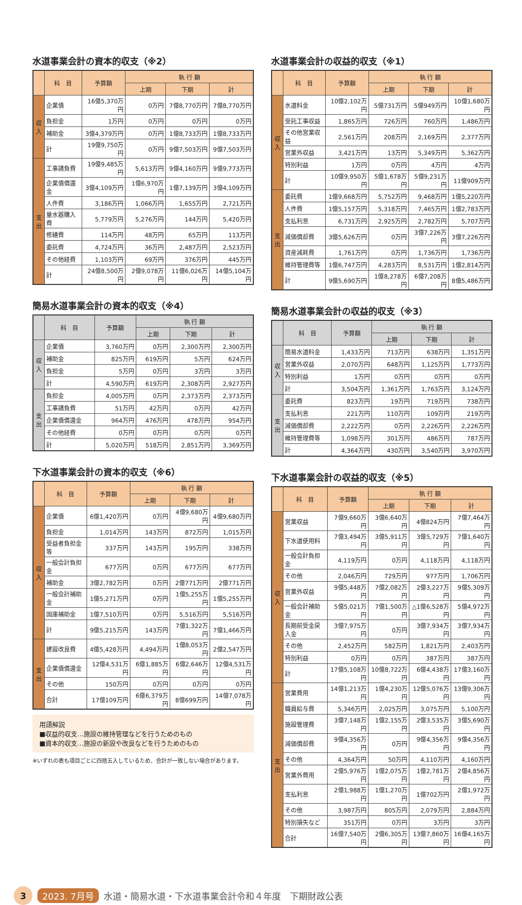水道事業会計の資本的収支（※2）
| | 科 目 | 予算額 | 執 行 額 | | |
| --- | --- | --- | --- | --- | --- |
| | | | 上期 | 下期 | 計 |
| 収入 | 企業債 | 16億5,370万円 | 0万円 | 7億8,770万円 | 7億8,770万円 |
| | 負担金 | 1万円 | 0万円 | 0万円 | 0万円 |
| | 補助金 | 3億4,379万円 | 0万円 | 1億8,733万円 | 1億8,733万円 |
| | 計 | 19億9,750万円 | 0万円 | 9億7,503万円 | 9億7,503万円 |
| 支出 | 工事請負費 | 19億9,485万円 | 5,613万円 | 9億4,160万円 | 9億9,773万円 |
| | 企業債償還金 | 3億4,109万円 | 1億6,970万円 | 1億7,139万円 | 3億4,109万円 |
| | 人件費 | 3,186万円 | 1,066万円 | 1,655万円 | 2,721万円 |
| | 量水器購入費 | 5,779万円 | 5,276万円 | 144万円 | 5,420万円 |
| | 修繕費 | 114万円 | 48万円 | 65万円 | 113万円 |
| | 委託費 | 4,724万円 | 36万円 | 2,487万円 | 2,523万円 |
| | その他経費 | 1,103万円 | 69万円 | 376万円 | 445万円 |
| | 計 | 24億8,500万円 | 2億9,078万円 | 11億6,026万円 | 14億5,104万円 |
簡易水道事業会計の資本的収支（※4）
| | 科 目 | 予算額 | 執 行 額 | | |
| --- | --- | --- | --- | --- | --- |
| | | | 上期 | 下期 | 計 |
| 収入 | 企業債 | 3,760万円 | 0万円 | 2,300万円 | 2,300万円 |
| | 補助金 | 825万円 | 619万円 | 5万円 | 624万円 |
| | 負担金 | 5万円 | 0万円 | 3万円 | 3万円 |
| | 計 | 4,590万円 | 619万円 | 2,308万円 | 2,927万円 |
| 支出 | 負担金 | 4,005万円 | 0万円 | 2,373万円 | 2,373万円 |
| | 工事請負費 | 51万円 | 42万円 | 0万円 | 42万円 |
| | 企業債償還金 | 964万円 | 476万円 | 478万円 | 954万円 |
| | その他経費 | 0万円 | 0万円 | 0万円 | 0万円 |
| | 計 | 5,020万円 | 518万円 | 2,851万円 | 3,369万円 |
下水道事業会計の資本的収支（※6）
| | 科 目 | 予算額 | 執 行 額 | | |
| --- | --- | --- | --- | --- | --- |
| | | | 上期 | 下期 | 計 |
| 収入 | 企業債 | 6億1,420万円 | 0万円 | 4億9,680万円 | 4億9,680万円 |
| | 負担金 | 1,014万円 | 143万円 | 872万円 | 1,015万円 |
| | 受益者負担金等 | 337万円 | 143万円 | 195万円 | 338万円 |
| | 一般会計負担金 | 677万円 | 0万円 | 677万円 | 677万円 |
| | 補助金 | 3億2,782万円 | 0万円 | 2億771万円 | 2億771万円 |
| | 一般会計補助金 | 1億5,271万円 | 0万円 | 1億5,255万円 | 1億5,255万円 |
| | 国庫補助金 | 1億7,510万円 | 0万円 | 5,516万円 | 5,516万円 |
| | 計 | 9億5,215万円 | 143万円 | 7億1,322万円 | 7億1,466万円 |
| 支出 | 建設改良費 | 4億5,428万円 | 4,494万円 | 1億8,053万円 | 2億2,547万円 |
| | 企業債償還金 | 12億4,531万円 | 6億1,885万円 | 6億2,646万円 | 12億4,531万円 |
| | その他 | 150万円 | 0万円 | 0万円 | 0万円 |
| | 合計 | 17億109万円 | 6億6,379万円 | 8億699万円 | 14億7,078万円 |
用語解説
■収益的収支…施設の維持管理などを行うためのもの
■資本的収支…施設の新設や改良などを行うためのもの
※いずれの表も項目ごとに四捨五入しているため、合計が一致しない場合があります。
水道事業会計の収益的収支（※1）
| | 科 目 | 予算額 | 執 行 額 | | |
| --- | --- | --- | --- | --- | --- |
| | | | 上期 | 下期 | 計 |
| 収入 | 水道料金 | 10億2,102万円 | 5億731万円 | 5億949万円 | 10億1,680万円 |
| | 受託工事収益 | 1,865万円 | 726万円 | 760万円 | 1,486万円 |
| | その他営業収益 | 2,561万円 | 208万円 | 2,169万円 | 2,377万円 |
| | 営業外収益 | 3,421万円 | 13万円 | 5,349万円 | 5,362万円 |
| | 特別利益 | 1万円 | 0万円 | 4万円 | 4万円 |
| | 計 | 10億9,950万円 | 5億1,678万円 | 5億9,231万円 | 11億909万円 |
| 支出 | 委託費 | 1億9,668万円 | 5,752万円 | 9,468万円 | 1億5,220万円 |
| | 人件費 | 1億5,157万円 | 5,318万円 | 7,465万円 | 1億2,783万円 |
| | 支払利息 | 6,731万円 | 2,925万円 | 2,782万円 | 5,707万円 |
| | 減価償却費 | 3億5,626万円 | 0万円 | 3億7,226万円 | 3億7,226万円 |
| | 資産減耗費 | 1,761万円 | 0万円 | 1,736万円 | 1,736万円 |
| | 維持管理費等 | 1億6,747万円 | 4,283万円 | 8,531万円 | 1億2,814万円 |
| | 計 | 9億5,690万円 | 1億8,278万円 | 6億7,208万円 | 8億5,486万円 |
簡易水道事業会計の収益的収支（※3）
| | 科 目 | 予算額 | 執 行 額 | | |
| --- | --- | --- | --- | --- | --- |
| | | | 上期 | 下期 | 計 |
| 収入 | 簡易水道料金 | 1,433万円 | 713万円 | 638万円 | 1,351万円 |
| | 営業外収益 | 2,070万円 | 648万円 | 1,125万円 | 1,773万円 |
| | 特別利益 | 1万円 | 0万円 | 0万円 | 0万円 |
| | 計 | 3,504万円 | 1,361万円 | 1,763万円 | 3,124万円 |
| 支出 | 委託費 | 823万円 | 19万円 | 719万円 | 738万円 |
| | 支払利息 | 221万円 | 110万円 | 109万円 | 219万円 |
| | 減価償却費 | 2,222万円 | 0万円 | 2,226万円 | 2,226万円 |
| | 維持管理費等 | 1,098万円 | 301万円 | 486万円 | 787万円 |
| | 計 | 4,364万円 | 430万円 | 3,540万円 | 3,970万円 |
下水道事業会計の収益的収支（※5）
| | 科 目 | 予算額 | 執 行 額 | | |
| --- | --- | --- | --- | --- | --- |
| | | | 上期 | 下期 | 計 |
| 収入 | 営業収益 | 7億9,660万円 | 3億6,640万円 | 4億824万円 | 7億7,464万円 |
| | 下水道使用料 | 7億3,494万円 | 3億5,911万円 | 3億5,729万円 | 7億1,640万円 |
| | 一般会計負担金 | 4,119万円 | 0万円 | 4,118万円 | 4,118万円 |
| | その他 | 2,046万円 | 729万円 | 977万円 | 1,706万円 |
| | 営業外収益 | 9億5,448万円 | 7億2,082万円 | 2億3,227万円 | 9億5,309万円 |
| | 一般会計補助金 | 5億5,021万円 | 7億1,500万円 | △1億6,528万円 | 5億4,972万円 |
| | 長期前受金戻入金 | 3億7,975万円 | 0万円 | 3億7,934万円 | 3億7,934万円 |
| | その他 | 2,452万円 | 582万円 | 1,821万円 | 2,403万円 |
| | 特別利益 | 0万円 | 0万円 | 387万円 | 387万円 |
| | 計 | 17億5,108万円 | 10億8,722万円 | 6億4,438万円 | 17億3,160万円 |
| 支出 | 営業費用 | 14億1,213万円 | 1億4,230万円 | 12億5,076万円 | 13億9,306万円 |
| | 職員給与費 | 5,346万円 | 2,025万円 | 3,075万円 | 5,100万円 |
| | 施設管理費 | 3億7,148万円 | 1億2,155万円 | 2億3,535万円 | 3億5,690万円 |
| | 減価償却費 | 9億4,356万円 | 0万円 | 9億4,356万円 | 9億4,356万円 |
| | その他 | 4,364万円 | 50万円 | 4,110万円 | 4,160万円 |
| | 営業外費用 | 2億5,976万円 | 1億2,075万円 | 1億2,781万円 | 2億4,856万円 |
| | 支払利息 | 2億1,988万円 | 1億1,270万円 | 1億702万円 | 2億1,972万円 |
| | その他 | 3,987万円 | 805万円 | 2,079万円 | 2,884万円 |
| | 特別損失など | 351万円 | 0万円 | 3万円 | 3万円 |
| | 合計 | 16億7,540万円 | 2億6,305万円 | 13億7,860万円 | 16億4,165万円 |
3 2023. 7月号 水道・簡易水道・下水道事業会計令和４年度　下期財政公表